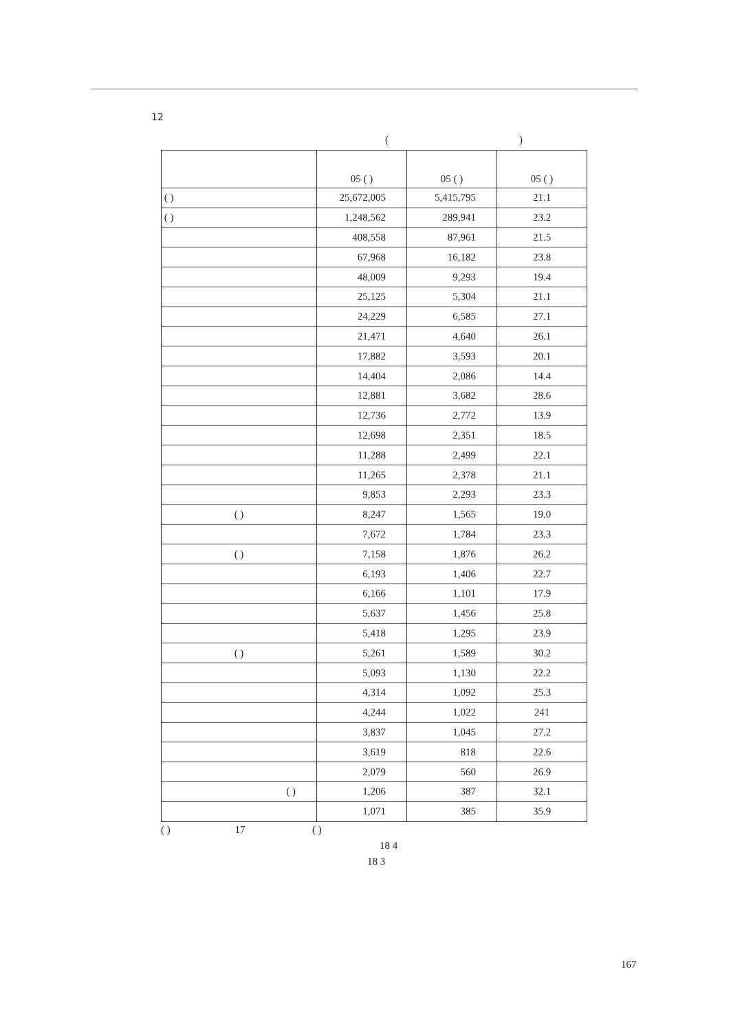12
()
| | 05 ( ) | 05 ( ) | 05 ( ) |
| --- | --- | --- | --- |
| ( ) | 25,672,005 | 5,415,795 | 21.1 |
| ( ) | 1,248,562 | 289,941 | 23.2 |
| | 408,558 | 87,961 | 21.5 |
| | 67,968 | 16,182 | 23.8 |
| | 48,009 | 9,293 | 19.4 |
| | 25,125 | 5,304 | 21.1 |
| | 24,229 | 6,585 | 27.1 |
| | 21,471 | 4,640 | 26.1 |
| | 17,882 | 3,593 | 20.1 |
| | 14,404 | 2,086 | 14.4 |
| | 12,881 | 3,682 | 28.6 |
| | 12,736 | 2,772 | 13.9 |
| | 12,698 | 2,351 | 18.5 |
| | 11,288 | 2,499 | 22.1 |
| | 11,265 | 2,378 | 21.1 |
| | 9,853 | 2,293 | 23.3 |
| ( ) | 8,247 | 1,565 | 19.0 |
| | 7,672 | 1,784 | 23.3 |
| ( ) | 7,158 | 1,876 | 26.2 |
| | 6,193 | 1,406 | 22.7 |
| | 6,166 | 1,101 | 17.9 |
| | 5,637 | 1,456 | 25.8 |
| | 5,418 | 1,295 | 23.9 |
| ( ) | 5,261 | 1,589 | 30.2 |
| | 5,093 | 1,130 | 22.2 |
| | 4,314 | 1,092 | 25.3 |
| | 4,244 | 1,022 | 241 |
| | 3,837 | 1,045 | 27.2 |
| | 3,619 | 818 | 22.6 |
| | 2,079 | 560 | 26.9 |
| ( ) | 1,206 | 387 | 32.1 |
| | 1,071 | 385 | 35.9 |
( ) 17 ( )
18 4
18 3
167